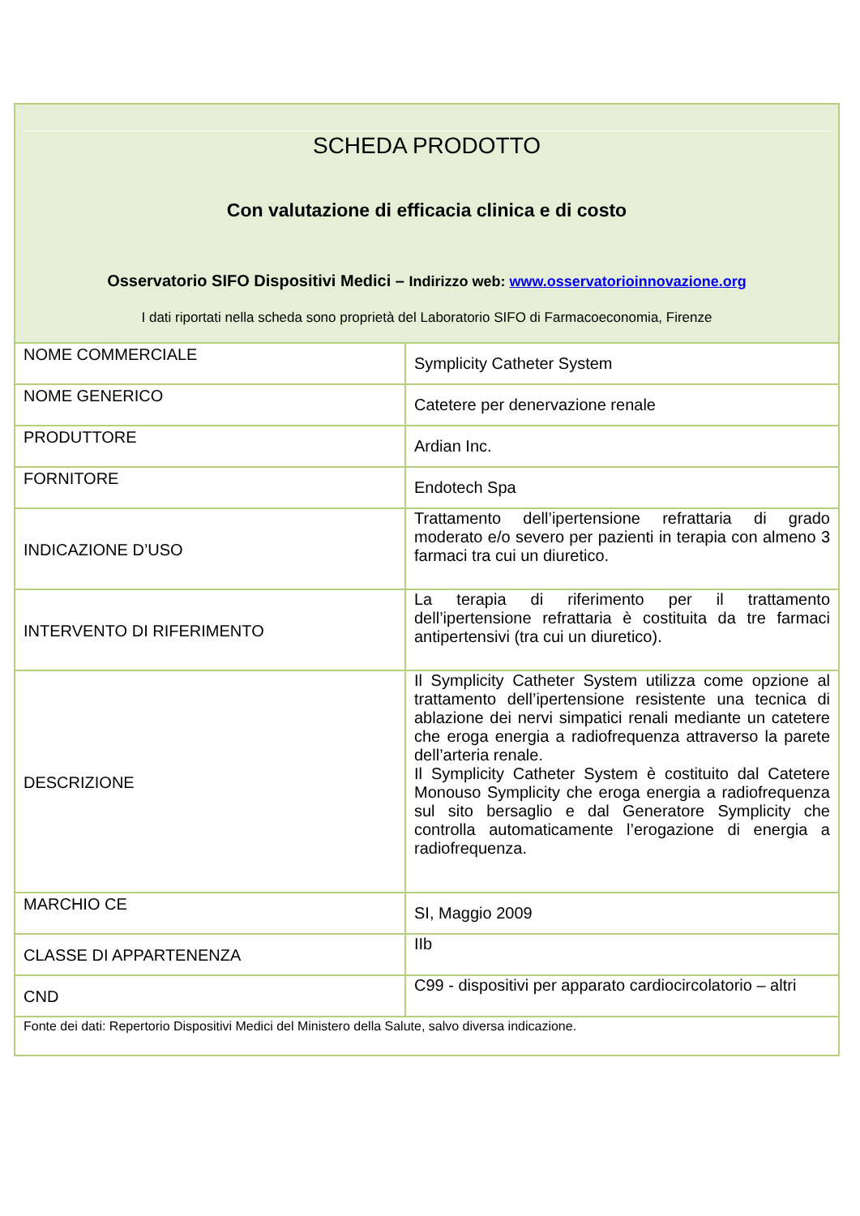SCHEDA PRODOTTO
Con valutazione di efficacia clinica e di costo
Osservatorio SIFO Dispositivi Medici – Indirizzo web: www.osservatorioinnovazione.org
I dati riportati nella scheda sono proprietà del Laboratorio SIFO di Farmacoeconomia, Firenze
| NOME COMMERCIALE | Symplicity Catheter System |
| NOME GENERICO | Catetere per denervazione renale |
| PRODUTTORE | Ardian Inc. |
| FORNITORE | Endotech Spa |
| INDICAZIONE D’USO | Trattamento dell’ipertensione refrattaria di grado moderato e/o severo per pazienti in terapia con almeno 3 farmaci tra cui un diuretico. |
| INTERVENTO DI RIFERIMENTO | La terapia di riferimento per il trattamento dell’ipertensione refrattaria è costituita da tre farmaci antipertensivi (tra cui un diuretico). |
| DESCRIZIONE | Il Symplicity Catheter System utilizza come opzione al trattamento dell’ipertensione resistente una tecnica di ablazione dei nervi simpatici renali mediante un catetere che eroga energia a radiofrequenza attraverso la parete dell’arteria renale. Il Symplicity Catheter System è costituito dal Catetere Monouso Symplicity che eroga energia a radiofrequenza sul sito bersaglio e dal Generatore Symplicity che controlla automaticamente l’erogazione di energia a radiofrequenza. |
| MARCHIO CE | SI, Maggio 2009 |
| CLASSE DI APPARTENENZA | IIb |
| CND | C99 - dispositivi per apparato cardiocircolatorio – altri |
| Fonte dei dati: Repertorio Dispositivi Medici del Ministero della Salute, salvo diversa indicazione. | |